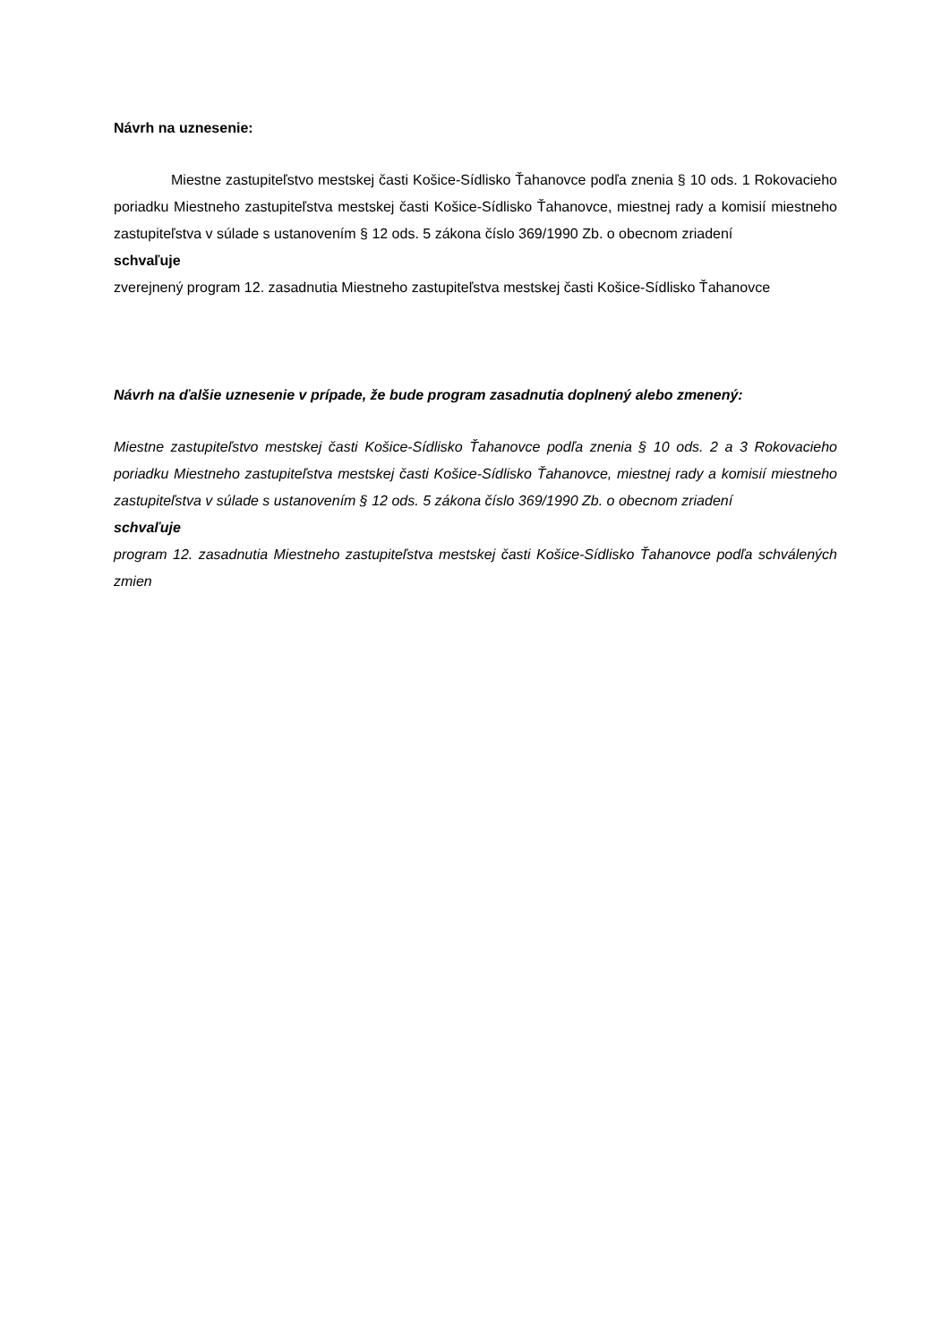Návrh na uznesenie:
Miestne zastupiteľstvo mestskej časti Košice-Sídlisko Ťahanovce podľa znenia § 10 ods. 1 Rokovacieho poriadku Miestneho zastupiteľstva mestskej časti Košice-Sídlisko Ťahanovce, miestnej rady a komisií miestneho zastupiteľstva v súlade s ustanovením § 12 ods. 5 zákona číslo 369/1990 Zb. o obecnom zriadení
schvaľuje
zverejnený program 12. zasadnutia Miestneho zastupiteľstva mestskej časti Košice-Sídlisko Ťahanovce
Návrh na ďalšie uznesenie v prípade, že bude program zasadnutia doplnený alebo zmenený:
Miestne zastupiteľstvo mestskej časti Košice-Sídlisko Ťahanovce podľa znenia § 10 ods. 2 a 3 Rokovacieho poriadku Miestneho zastupiteľstva mestskej časti Košice-Sídlisko Ťahanovce, miestnej rady a komisií miestneho zastupiteľstva v súlade s ustanovením § 12 ods. 5 zákona číslo 369/1990 Zb. o obecnom zriadení
schvaľuje
program 12. zasadnutia Miestneho zastupiteľstva mestskej časti Košice-Sídlisko Ťahanovce podľa schválených zmien